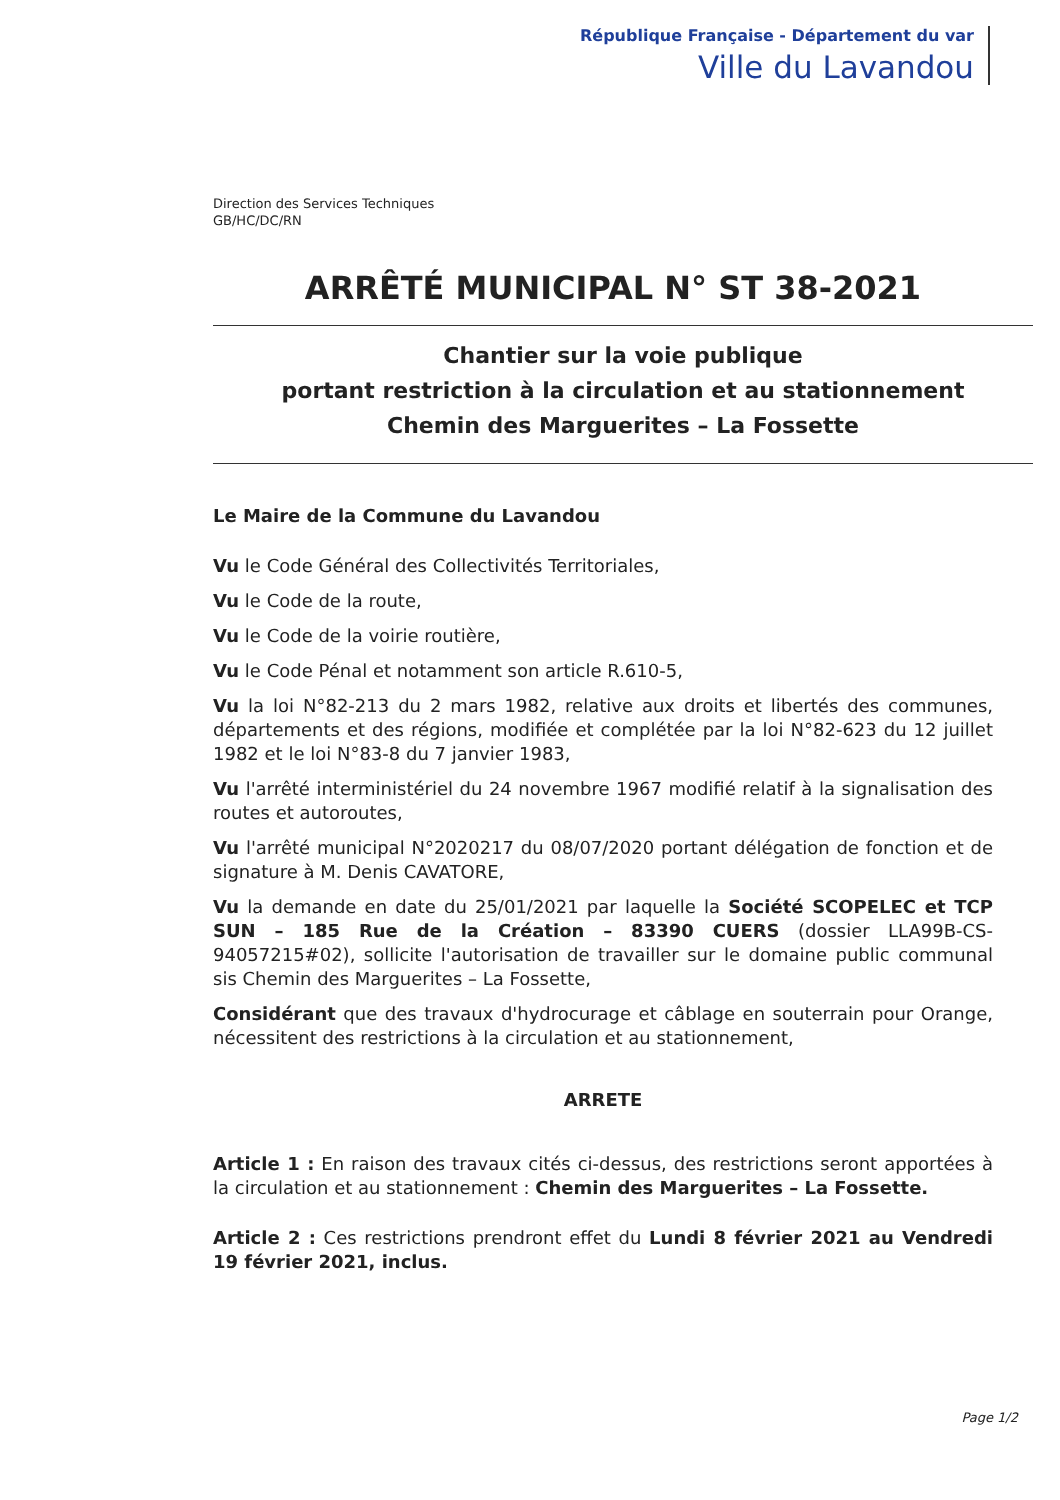République Française - Département du var
Ville du Lavandou
Direction des Services Techniques
GB/HC/DC/RN
ARRÊTÉ MUNICIPAL N° ST 38-2021
Chantier sur la voie publique
portant restriction à la circulation et au stationnement
Chemin des Marguerites – La Fossette
Le Maire de la Commune du Lavandou
Vu le Code Général des Collectivités Territoriales,
Vu le Code de la route,
Vu le Code de la voirie routière,
Vu le Code Pénal et notamment son article R.610-5,
Vu la loi N°82-213 du 2 mars 1982, relative aux droits et libertés des communes, départements et des régions, modifiée et complétée par la loi N°82-623 du 12 juillet 1982 et le loi N°83-8 du 7 janvier 1983,
Vu l'arrêté interministériel du 24 novembre 1967 modifié relatif à la signalisation des routes et autoroutes,
Vu l'arrêté municipal N°2020217 du 08/07/2020 portant délégation de fonction et de signature à M. Denis CAVATORE,
Vu la demande en date du 25/01/2021 par laquelle la Société SCOPELEC et TCP SUN – 185 Rue de la Création – 83390 CUERS (dossier LLA99B-CS-94057215#02), sollicite l'autorisation de travailler sur le domaine public communal sis Chemin des Marguerites – La Fossette,
Considérant que des travaux d'hydrocurage et câblage en souterrain pour Orange, nécessitent des restrictions à la circulation et au stationnement,
ARRETE
Article 1 : En raison des travaux cités ci-dessus, des restrictions seront apportées à la circulation et au stationnement : Chemin des Marguerites – La Fossette.
Article 2 : Ces restrictions prendront effet du Lundi 8 février 2021 au Vendredi 19 février 2021, inclus.
Page 1/2